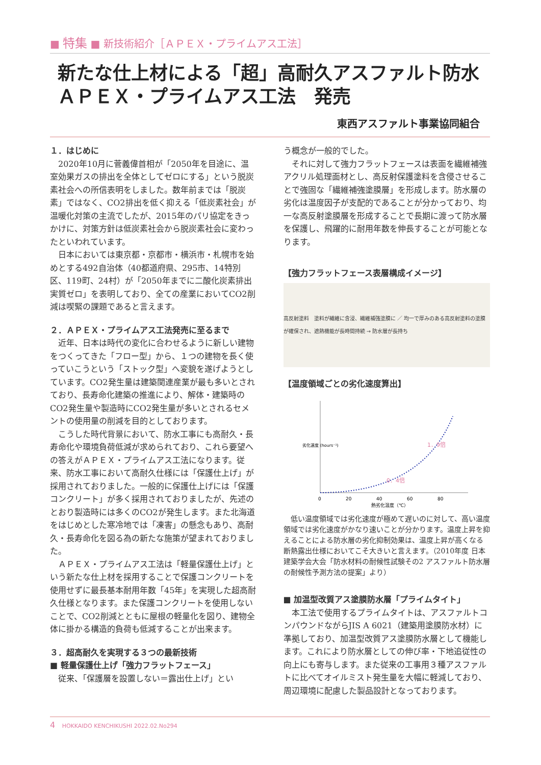■ 特集 ■ 新技術紹介［ＡＰＥＸ・プライムアス工法］
新たな仕上材による「超」高耐久アスファルト防水
ＡＰＥＸ・プライムアス工法　発売
東西アスファルト事業協同組合
１．はじめに
2020年10月に菅義偉首相が「2050年を目途に、温室効果ガスの排出を全体としてゼロにする」という脱炭素社会への所信表明をしました。数年前までは「脱炭素」ではなく、CO2排出を低く抑える「低炭素社会」が温暖化対策の主流でしたが、2015年のパリ協定をきっかけに、対策方針は低炭素社会から脱炭素社会に変わったといわれています。
日本においては東京都・京都市・横浜市・札幌市を始めとする492自治体（40都道府県、295市、14特別区、119町、24村）が「2050年までに二酸化炭素排出実質ゼロ」を表明しており、全ての産業においてCO2削減は喫緊の課題であると言えます。
２．ＡＰＥＸ・プライムアス工法発売に至るまで
近年、日本は時代の変化に合わせるように新しい建物をつくってきた「フロー型」から、１つの建物を長く使っていこうという「ストック型」へ変貌を遂げようとしています。CO2発生量は建築関連産業が最も多いとされており、長寿命化建築の推進により、解体・建築時のCO2発生量や製造時にCO2発生量が多いとされるセメントの使用量の削減を目的としております。
こうした時代背景において、防水工事にも高耐久・長寿命化や環境負荷低減が求められており、これら要望への答えがＡＰＥＸ・プライムアス工法になります。従来、防水工事において高耐久仕様には「保護仕上げ」が採用されておりました。一般的に保護仕上げには「保護コンクリート」が多く採用されておりましたが、先述のとおり製造時には多くのCO2が発生します。また北海道をはじめとした寒冷地では「凍害」の懸念もあり、高耐久・長寿命化を図る為の新たな施策が望まれておりました。
ＡＰＥＸ・プライムアス工法は「軽量保護仕上げ」という新たな仕上材を採用することで保護コンクリートを使用せずに最長基本耐用年数「45年」を実現した超高耐久仕様となります。また保護コンクリートを使用しないことで、CO2削減とともに屋根の軽量化を図り、建物全体に掛かる構造的負荷も低減することが出来ます。
３．超高耐久を実現する３つの最新技術
■ 軽量保護仕上げ「強力フラットフェース」
従来、「保護層を設置しない＝露出仕上げ」とい
う概念が一般的でした。
それに対して強力フラットフェースは表面を繊維補強アクリル処理面材とし、高反射保護塗料を含侵させることで強固な「繊維補強塗膜層」を形成します。防水層の劣化は温度因子が支配的であることが分かっており、均一な高反射塗膜層を形成することで長期に渡って防水層を保護し、飛躍的に耐用年数を伸長することが可能となります。
【強力フラットフェース表層構成イメージ】
高反射塗料　塗料が繊維に含浸、繊維補強塗膜に ／ 均一で厚みのある高反射塗料の塗膜が確保され、遮熱機能が長時間持続 → 防水層が長持ち
【温度領域ごとの劣化速度算出】
0．4倍
1．9倍
0
20
40
60
80
熱劣化温度（℃）
劣化速度 (hours⁻¹)
低い温度領域では劣化速度が極めて遅いのに対して、高い温度領域では劣化速度がかなり速いことが分かります。温度上昇を抑えることによる防水層の劣化抑制効果は、温度上昇が高くなる断熱露出仕様においてこそ大きいと言えます。（2010年度 日本建築学会大会「防水材料の耐候性試験その2 アスファルト防水層の耐候性予測方法の提案」より）
■ 加温型改質アス塗膜防水層「プライムタイト」
本工法で使用するプライムタイトは、アスファルトコンパウンドながらJIS A 6021（建築用塗膜防水材）に準拠しており、加温型改質アス塗膜防水層として機能します。これにより防水層としての伸び率・下地追従性の向上にも寄与します。また従来の工事用３種アスファルトに比べてオイルミスト発生量を大幅に軽減しており、周辺環境に配慮した製品設計となっております。
4 HOKKAIDO KENCHIKUSHI 2022.02.No294